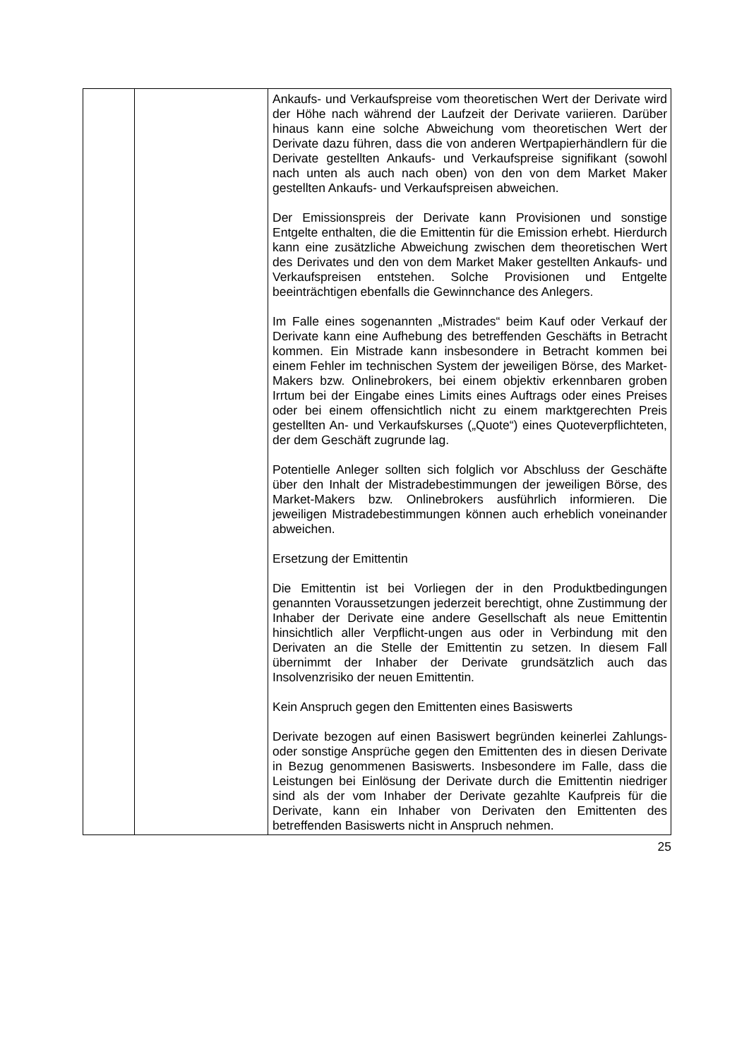| | | Ankaufs- und Verkaufspreise vom theoretischen Wert der Derivate wird der Höhe nach während der Laufzeit der Derivate variieren. Darüber hinaus kann eine solche Abweichung vom theoretischen Wert der Derivate dazu führen, dass die von anderen Wertpapierhändlern für die Derivate gestellten Ankaufs- und Verkaufspreise signifikant (sowohl nach unten als auch nach oben) von den von dem Market Maker gestellten Ankaufs- und Verkaufspreisen abweichen. Der Emissionspreis der Derivate kann Provisionen und sonstige Entgelte enthalten, die die Emittentin für die Emission erhebt. Hierdurch kann eine zusätzliche Abweichung zwischen dem theoretischen Wert des Derivates und den von dem Market Maker gestellten Ankaufs- und Verkaufspreisen entstehen. Solche Provisionen und Entgelte beeinträchtigen ebenfalls die Gewinnchance des Anlegers. Im Falle eines sogenannten „Mistrades“ beim Kauf oder Verkauf der Derivate kann eine Aufhebung des betreffenden Geschäfts in Betracht kommen. Ein Mistrade kann insbesondere in Betracht kommen bei einem Fehler im technischen System der jeweiligen Börse, des Market-Makers bzw. Onlinebrokers, bei einem objektiv erkennbaren groben Irrtum bei der Eingabe eines Limits eines Auftrags oder eines Preises oder bei einem offensichtlich nicht zu einem marktgerechten Preis gestellten An- und Verkaufskurses („Quote“) eines Quoteverpflichteten, der dem Geschäft zugrunde lag. Potentielle Anleger sollten sich folglich vor Abschluss der Geschäfte über den Inhalt der Mistradebestimmungen der jeweiligen Börse, des Market-Makers bzw. Onlinebrokers ausführlich informieren. Die jeweiligen Mistradebestimmungen können auch erheblich voneinander abweichen. Ersetzung der Emittentin Die Emittentin ist bei Vorliegen der in den Produktbedingungen genannten Voraussetzungen jederzeit berechtigt, ohne Zustimmung der Inhaber der Derivate eine andere Gesellschaft als neue Emittentin hinsichtlich aller Verpflicht-ungen aus oder in Verbindung mit den Derivaten an die Stelle der Emittentin zu setzen. In diesem Fall übernimmt der Inhaber der Derivate grundsätzlich auch das Insolvenzrisiko der neuen Emittentin. Kein Anspruch gegen den Emittenten eines Basiswerts Derivate bezogen auf einen Basiswert begründen keinerlei Zahlungs- oder sonstige Ansprüche gegen den Emittenten des in diesen Derivate in Bezug genommenen Basiswerts. Insbesondere im Falle, dass die Leistungen bei Einlösung der Derivate durch die Emittentin niedriger sind als der vom Inhaber der Derivate gezahlte Kaufpreis für die Derivate, kann ein Inhaber von Derivaten den Emittenten des betreffenden Basiswerts nicht in Anspruch nehmen. |
25